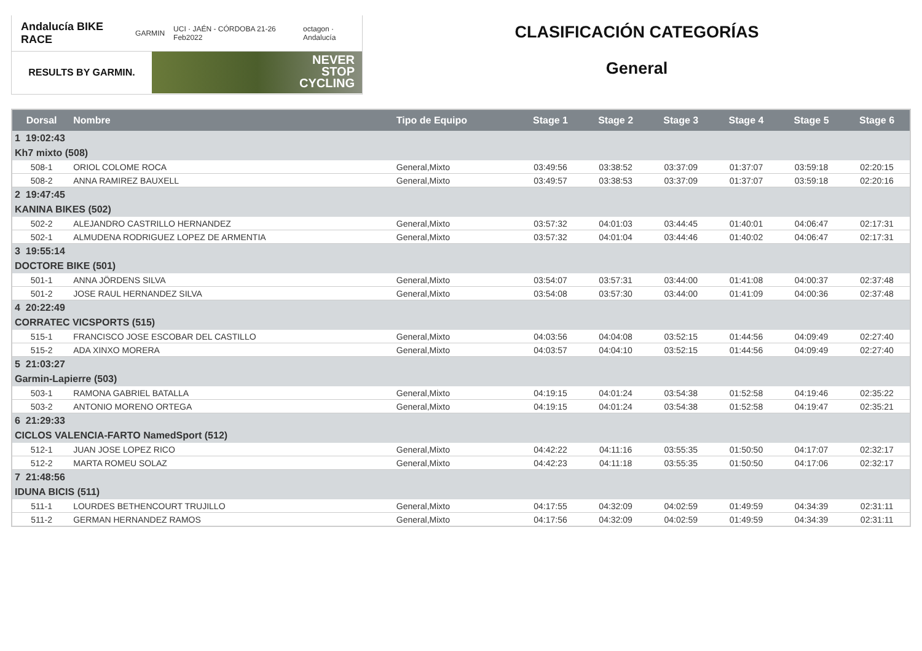Andalucía BIKE RACE GARMIN UCI · JAÉN - CÓRDOBA 21-26 Feb2022 octagon · Andalucía
RESULTS BY GARMIN.
NEVER
STOP
CYCLING
CLASIFICACIÓN CATEGORÍAS
General
| Dorsal | Nombre | Tipo de Equipo | Stage 1 | Stage 2 | Stage 3 | Stage 4 | Stage 5 | Stage 6 |
| --- | --- | --- | --- | --- | --- | --- | --- | --- |
| 1 19:02:43 | | | | | | | | |
| Kh7 mixto (508) | | | | | | | | |
| 508-1 | ORIOL COLOME ROCA | General,Mixto | 03:49:56 | 03:38:52 | 03:37:09 | 01:37:07 | 03:59:18 | 02:20:15 |
| 508-2 | ANNA RAMIREZ BAUXELL | General,Mixto | 03:49:57 | 03:38:53 | 03:37:09 | 01:37:07 | 03:59:18 | 02:20:16 |
| 2 19:47:45 | | | | | | | | |
| KANINA BIKES (502) | | | | | | | | |
| 502-2 | ALEJANDRO CASTRILLO HERNANDEZ | General,Mixto | 03:57:32 | 04:01:03 | 03:44:45 | 01:40:01 | 04:06:47 | 02:17:31 |
| 502-1 | ALMUDENA RODRIGUEZ LOPEZ DE ARMENTIA | General,Mixto | 03:57:32 | 04:01:04 | 03:44:46 | 01:40:02 | 04:06:47 | 02:17:31 |
| 3 19:55:14 | | | | | | | | |
| DOCTORE BIKE (501) | | | | | | | | |
| 501-1 | ANNA JÖRDENS SILVA | General,Mixto | 03:54:07 | 03:57:31 | 03:44:00 | 01:41:08 | 04:00:37 | 02:37:48 |
| 501-2 | JOSE RAUL HERNANDEZ SILVA | General,Mixto | 03:54:08 | 03:57:30 | 03:44:00 | 01:41:09 | 04:00:36 | 02:37:48 |
| 4 20:22:49 | | | | | | | | |
| CORRATEC VICSPORTS (515) | | | | | | | | |
| 515-1 | FRANCISCO JOSE ESCOBAR DEL CASTILLO | General,Mixto | 04:03:56 | 04:04:08 | 03:52:15 | 01:44:56 | 04:09:49 | 02:27:40 |
| 515-2 | ADA XINXO MORERA | General,Mixto | 04:03:57 | 04:04:10 | 03:52:15 | 01:44:56 | 04:09:49 | 02:27:40 |
| 5 21:03:27 | | | | | | | | |
| Garmin-Lapierre (503) | | | | | | | | |
| 503-1 | RAMONA GABRIEL BATALLA | General,Mixto | 04:19:15 | 04:01:24 | 03:54:38 | 01:52:58 | 04:19:46 | 02:35:22 |
| 503-2 | ANTONIO MORENO ORTEGA | General,Mixto | 04:19:15 | 04:01:24 | 03:54:38 | 01:52:58 | 04:19:47 | 02:35:21 |
| 6 21:29:33 | | | | | | | | |
| CICLOS VALENCIA-FARTO NamedSport (512) | | | | | | | | |
| 512-1 | JUAN JOSE LOPEZ RICO | General,Mixto | 04:42:22 | 04:11:16 | 03:55:35 | 01:50:50 | 04:17:07 | 02:32:17 |
| 512-2 | MARTA ROMEU SOLAZ | General,Mixto | 04:42:23 | 04:11:18 | 03:55:35 | 01:50:50 | 04:17:06 | 02:32:17 |
| 7 21:48:56 | | | | | | | | |
| IDUNA BICIS (511) | | | | | | | | |
| 511-1 | LOURDES BETHENCOURT TRUJILLO | General,Mixto | 04:17:55 | 04:32:09 | 04:02:59 | 01:49:59 | 04:34:39 | 02:31:11 |
| 511-2 | GERMAN HERNANDEZ RAMOS | General,Mixto | 04:17:56 | 04:32:09 | 04:02:59 | 01:49:59 | 04:34:39 | 02:31:11 |